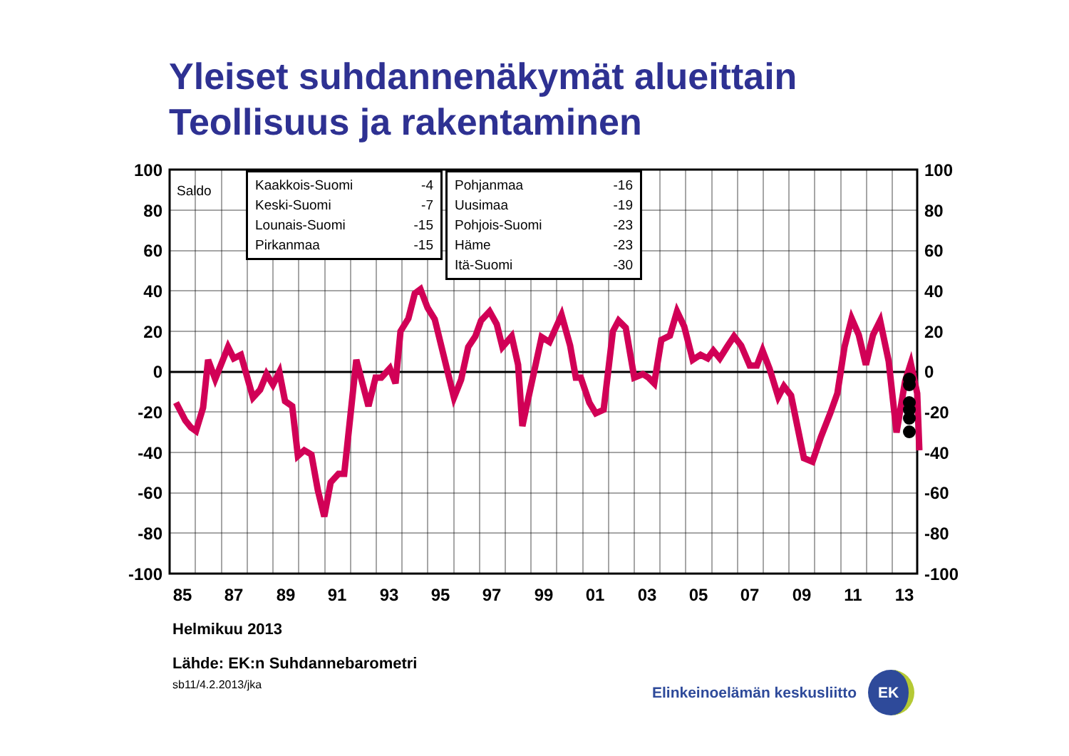Yleiset suhdannenäkymät alueittain
Teollisuus ja rakentaminen
100
80
60
40
20
0
-20
-40
-60
-80
-100
100
80
60
40
20
0
-20
-40
-60
-80
-100
85
87
89
91
93
95
97
99
01
03
05
07
09
11
13
Saldo
| Kaakkois-Suomi | -4 |
| Keski-Suomi | -7 |
| Lounais-Suomi | -15 |
| Pirkanmaa | -15 |
| Pohjanmaa | -16 |
| Uusimaa | -19 |
| Pohjois-Suomi | -23 |
| Häme | -23 |
| Itä-Suomi | -30 |
Helmikuu 2013
Lähde: EK:n Suhdannebarometri
sb11/4.2.2013/jka
Elinkeinoelämän keskusliitto EK